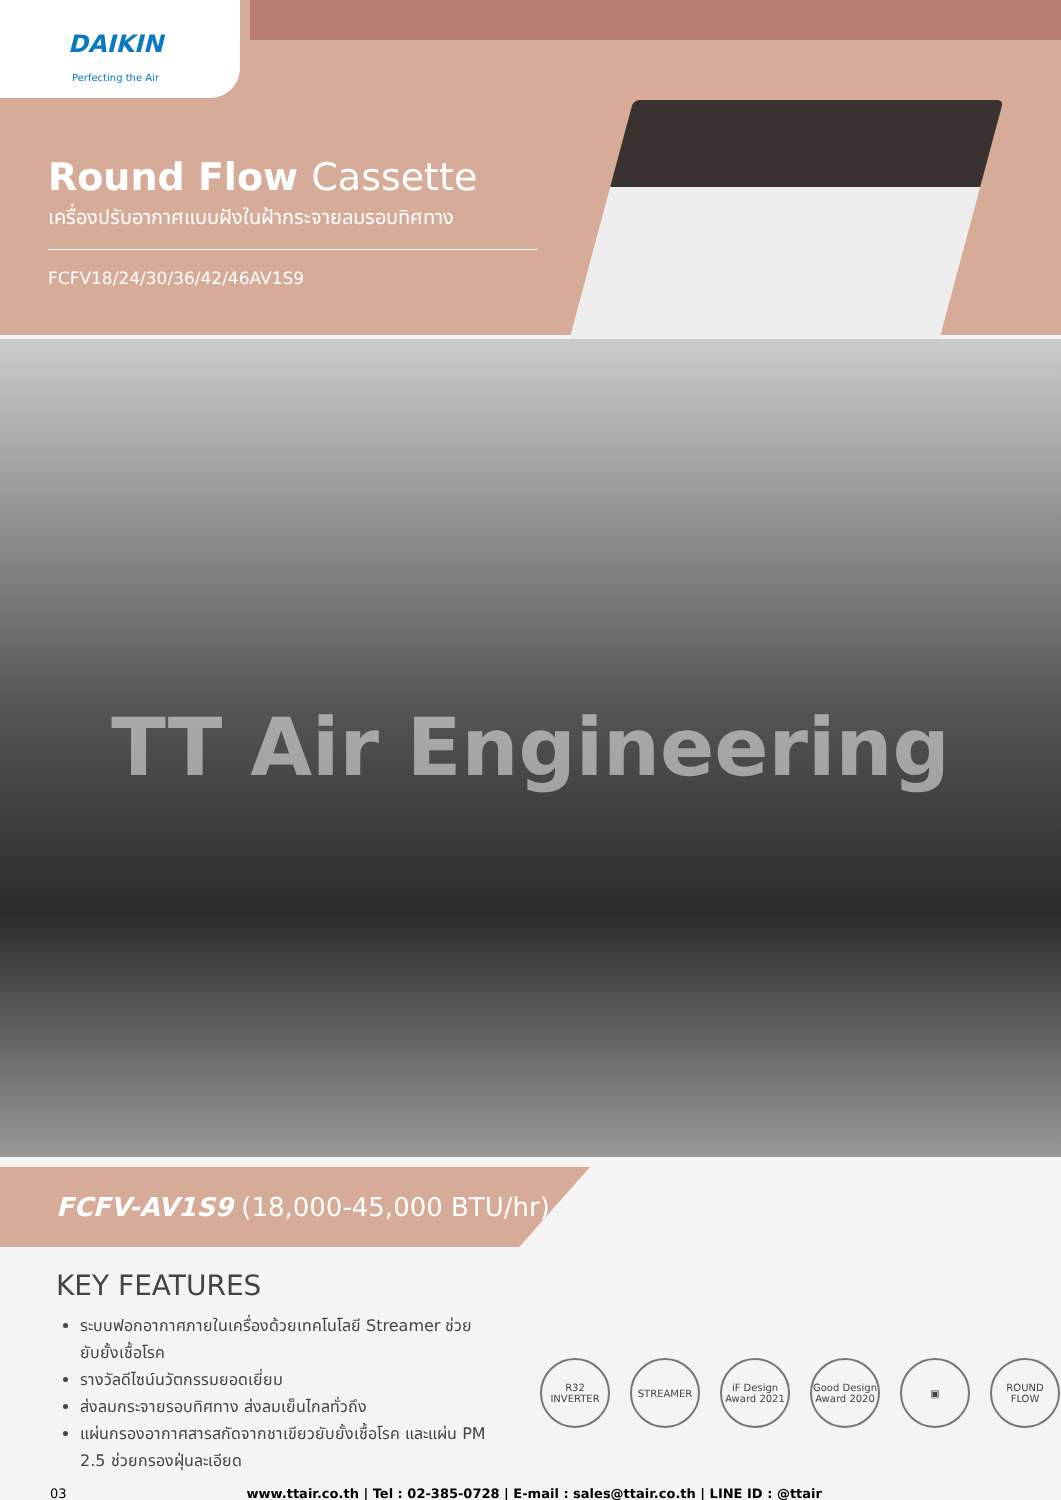DAIKIN
Perfecting the Air
Round Flow Cassette
เครื่องปรับอากาศแบบฝังในฝ้ากระจายลมรอบทิศทาง
FCFV18/24/30/36/42/46AV1S9
TT Air Engineering
FCFV-AV1S9 (18,000-45,000 BTU/hr)
KEY FEATURES
ระบบฟอกอากาศภายในเครื่องด้วยเทคโนโลยี Streamer ช่วยยับยั้งเชื้อโรค
รางวัลดีไซน์นวัตกรรมยอดเยี่ยม
ส่งลมกระจายรอบทิศทาง ส่งลมเย็นไกลทั่วถึง
แผ่นกรองอากาศสารสกัดจากชาเขียวยับยั้งเชื้อโรค และแผ่น PM 2.5 ช่วยกรองฝุ่นละเอียด
R32 INVERTER
STREAMER iF Design Award 2021
Good Design Award 2020
▣ ROUND FLOW
03 www.ttair.co.th | Tel : 02-385-0728 | E-mail : sales@ttair.co.th | LINE ID : @ttair